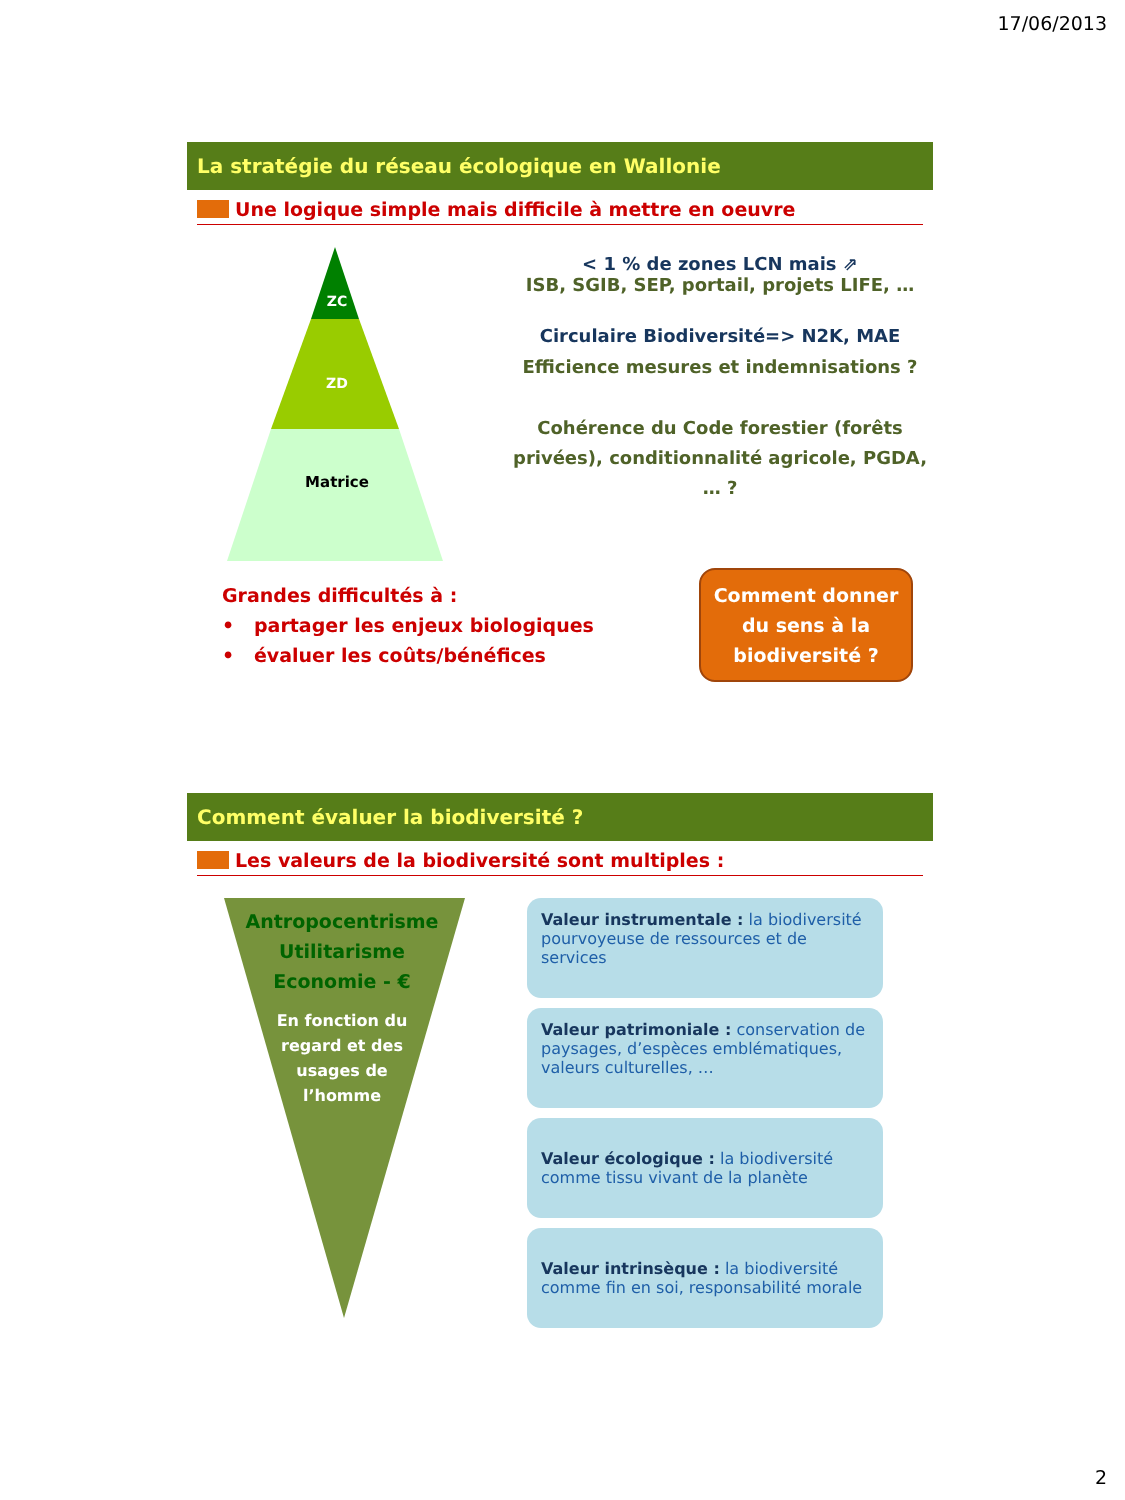17/06/2013
La stratégie du réseau écologique en Wallonie
Une logique simple mais difficile à mettre en oeuvre
ZC
ZD
Matrice
< 1 % de zones LCN mais ⇗
ISB, SGIB, SEP, portail, projets LIFE, …
Circulaire Biodiversité=> N2K, MAE
Efficience mesures et indemnisations ?
Cohérence du Code forestier (forêts privées), conditionnalité agricole, PGDA, … ?
Grandes difficultés à :
• partager les enjeux biologiques
• évaluer les coûts/bénéfices
Comment donner du sens à la biodiversité ?
Comment évaluer la biodiversité ?
Les valeurs de la biodiversité sont multiples :
Antropocentrisme
Utilitarisme
Economie - €
En fonction du
regard et des
usages de
l’homme
Valeur instrumentale : la biodiversité pourvoyeuse de ressources et de services
Valeur patrimoniale : conservation de paysages, d’espèces emblématiques, valeurs culturelles, …
Valeur écologique : la biodiversité comme tissu vivant de la planète
Valeur intrinsèque : la biodiversité comme fin en soi, responsabilité morale
2